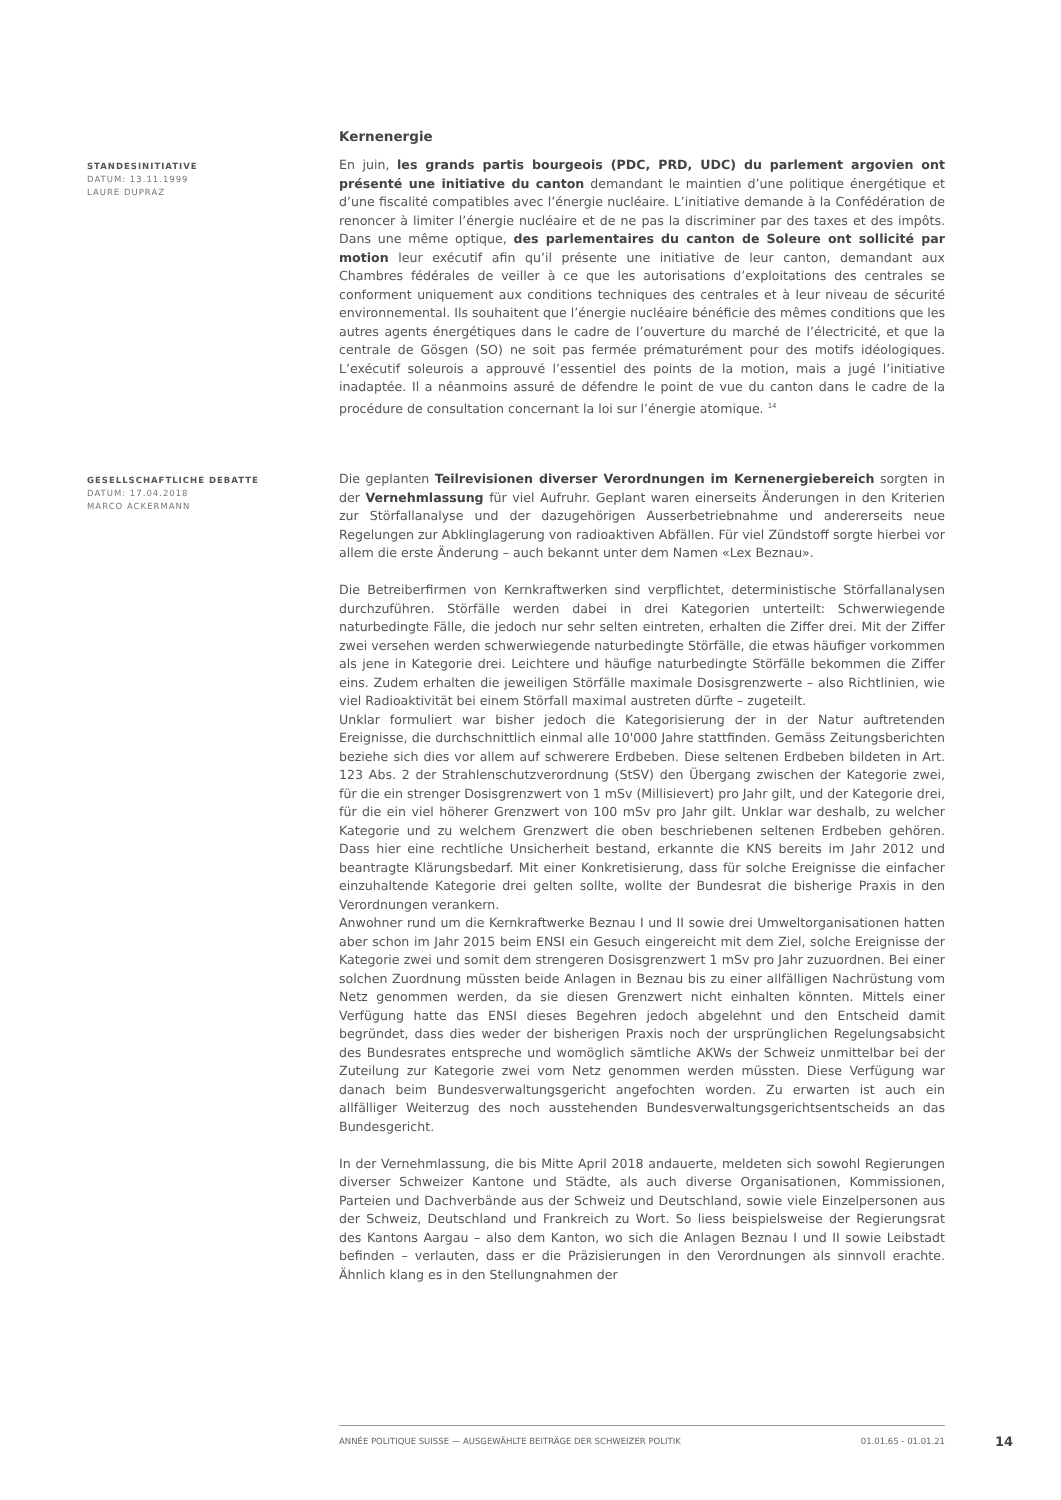Kernenergie
STANDESINITIATIVE
DATUM: 13.11.1999
LAURE DUPRAZ
En juin, les grands partis bourgeois (PDC, PRD, UDC) du parlement argovien ont présenté une initiative du canton demandant le maintien d’une politique énergétique et d’une fiscalité compatibles avec l’énergie nucléaire. L’initiative demande à la Confédération de renoncer à limiter l’énergie nucléaire et de ne pas la discriminer par des taxes et des impôts. Dans une même optique, des parlementaires du canton de Soleure ont sollicité par motion leur exécutif afin qu’il présente une initiative de leur canton, demandant aux Chambres fédérales de veiller à ce que les autorisations d’exploitations des centrales se conforment uniquement aux conditions techniques des centrales et à leur niveau de sécurité environnemental. Ils souhaitent que l’énergie nucléaire bénéficie des mêmes conditions que les autres agents énergétiques dans le cadre de l’ouverture du marché de l’électricité, et que la centrale de Gösgen (SO) ne soit pas fermée prématurément pour des motifs idéologiques. L’exécutif soleurois a approuvé l’essentiel des points de la motion, mais a jugé l’initiative inadaptée. Il a néanmoins assuré de défendre le point de vue du canton dans le cadre de la procédure de consultation concernant la loi sur l’énergie atomique. <sup>14</sup>
GESELLSCHAFTLICHE DEBATTE
DATUM: 17.04.2018
MARCO ACKERMANN
Die geplanten Teilrevisionen diverser Verordnungen im Kernenergiebereich sorgten in der Vernehmlassung für viel Aufruhr. Geplant waren einerseits Änderungen in den Kriterien zur Störfallanalyse und der dazugehörigen Ausserbetriebnahme und andererseits neue Regelungen zur Abklinglagerung von radioaktiven Abfällen. Für viel Zündstoff sorgte hierbei vor allem die erste Änderung – auch bekannt unter dem Namen «Lex Beznau».
Die Betreiberfirmen von Kernkraftwerken sind verpflichtet, deterministische Störfallanalysen durchzuführen. Störfälle werden dabei in drei Kategorien unterteilt: Schwerwiegende naturbedingte Fälle, die jedoch nur sehr selten eintreten, erhalten die Ziffer drei. Mit der Ziffer zwei versehen werden schwerwiegende naturbedingte Störfälle, die etwas häufiger vorkommen als jene in Kategorie drei. Leichtere und häufige naturbedingte Störfälle bekommen die Ziffer eins. Zudem erhalten die jeweiligen Störfälle maximale Dosisgrenzwerte – also Richtlinien, wie viel Radioaktivität bei einem Störfall maximal austreten dürfte – zugeteilt.
Unklar formuliert war bisher jedoch die Kategorisierung der in der Natur auftretenden Ereignisse, die durchschnittlich einmal alle 10'000 Jahre stattfinden. Gemäss Zeitungsberichten beziehe sich dies vor allem auf schwerere Erdbeben. Diese seltenen Erdbeben bildeten in Art. 123 Abs. 2 der Strahlenschutzverordnung (StSV) den Übergang zwischen der Kategorie zwei, für die ein strenger Dosisgrenzwert von 1 mSv (Millisievert) pro Jahr gilt, und der Kategorie drei, für die ein viel höherer Grenzwert von 100 mSv pro Jahr gilt. Unklar war deshalb, zu welcher Kategorie und zu welchem Grenzwert die oben beschriebenen seltenen Erdbeben gehören. Dass hier eine rechtliche Unsicherheit bestand, erkannte die KNS bereits im Jahr 2012 und beantragte Klärungsbedarf. Mit einer Konkretisierung, dass für solche Ereignisse die einfacher einzuhaltende Kategorie drei gelten sollte, wollte der Bundesrat die bisherige Praxis in den Verordnungen verankern.
Anwohner rund um die Kernkraftwerke Beznau I und II sowie drei Umweltorganisationen hatten aber schon im Jahr 2015 beim ENSI ein Gesuch eingereicht mit dem Ziel, solche Ereignisse der Kategorie zwei und somit dem strengeren Dosisgrenzwert 1 mSv pro Jahr zuzuordnen. Bei einer solchen Zuordnung müssten beide Anlagen in Beznau bis zu einer allfälligen Nachrüstung vom Netz genommen werden, da sie diesen Grenzwert nicht einhalten könnten. Mittels einer Verfügung hatte das ENSI dieses Begehren jedoch abgelehnt und den Entscheid damit begründet, dass dies weder der bisherigen Praxis noch der ursprünglichen Regelungsabsicht des Bundesrates entspreche und womöglich sämtliche AKWs der Schweiz unmittelbar bei der Zuteilung zur Kategorie zwei vom Netz genommen werden müssten. Diese Verfügung war danach beim Bundesverwaltungsgericht angefochten worden. Zu erwarten ist auch ein allfälliger Weiterzug des noch ausstehenden Bundesverwaltungsgerichtsentscheids an das Bundesgericht.
In der Vernehmlassung, die bis Mitte April 2018 andauerte, meldeten sich sowohl Regierungen diverser Schweizer Kantone und Städte, als auch diverse Organisationen, Kommissionen, Parteien und Dachverbände aus der Schweiz und Deutschland, sowie viele Einzelpersonen aus der Schweiz, Deutschland und Frankreich zu Wort. So liess beispielsweise der Regierungsrat des Kantons Aargau – also dem Kanton, wo sich die Anlagen Beznau I und II sowie Leibstadt befinden – verlauten, dass er die Präzisierungen in den Verordnungen als sinnvoll erachte. Ähnlich klang es in den Stellungnahmen der
ANNÉE POLITIQUE SUISSE — AUSGEWÄHLTE BEITRÄGE DER SCHWEIZER POLITIK 01.01.65 - 01.01.21
14